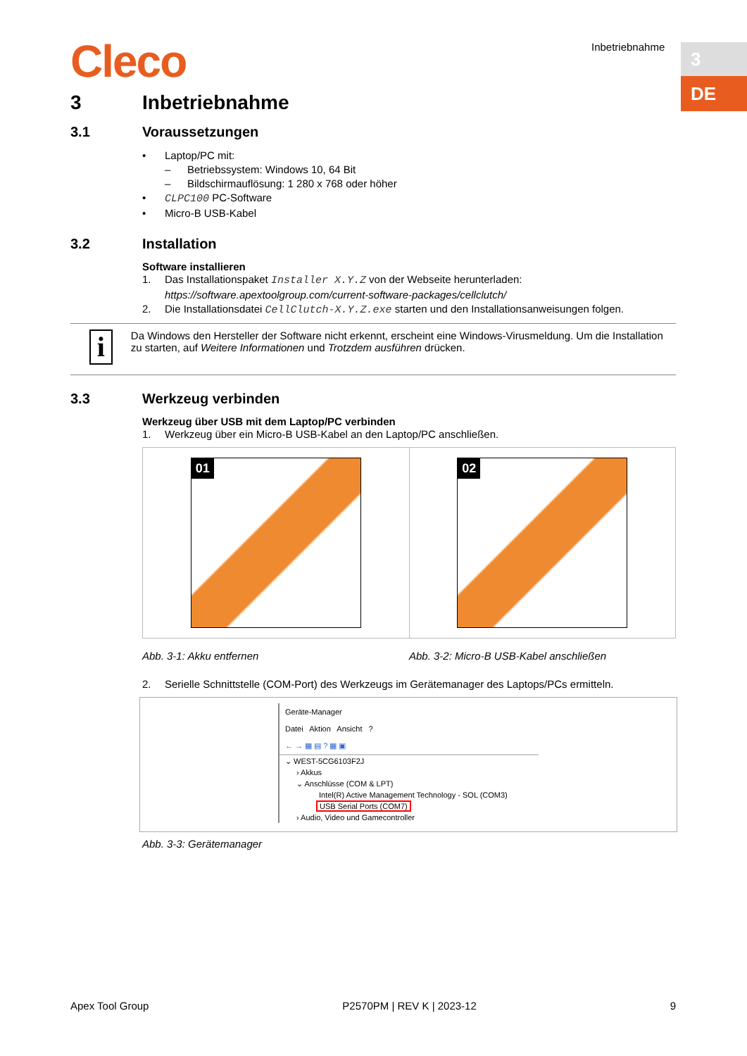Cleco Inbetriebnahme 3
DE
3 Inbetriebnahme
3.1 Voraussetzungen
• Laptop/PC mit:
– Betriebssystem: Windows 10, 64 Bit
– Bildschirmauflösung: 1 280 x 768 oder höher
• CLPC100 PC-Software
• Micro-B USB-Kabel
3.2 Installation
Software installieren
1. Das Installationspaket Installer X.Y.Z von der Webseite herunterladen:
https://software.apextoolgroup.com/current-software-packages/cellclutch/
2. Die Installationsdatei CellClutch-X.Y.Z.exe starten und den Installationsanweisungen folgen.
i
Da Windows den Hersteller der Software nicht erkennt, erscheint eine Windows-Virusmeldung. Um die Installation zu starten, auf Weitere Informationen und Trotzdem ausführen drücken.
3.3 Werkzeug verbinden
Werkzeug über USB mit dem Laptop/PC verbinden
1. Werkzeug über ein Micro-B USB-Kabel an den Laptop/PC anschließen.
01 02
Abb. 3-1: Akku entfernen Abb. 3-2: Micro-B USB-Kabel anschließen
2. Serielle Schnittstelle (COM-Port) des Werkzeugs im Gerätemanager des Laptops/PCs ermitteln.
Geräte-Manager
Datei Aktion Ansicht ?
← → ▦ ▤ ? ▦ ▣
⌄ WEST-5CG6103F2J
› Akkus
⌄ Anschlüsse (COM & LPT)
Intel(R) Active Management Technology - SOL (COM3)
USB Serial Ports (COM7)
› Audio, Video und Gamecontroller
Abb. 3-3: Gerätemanager
Apex Tool Group P2570PM | REV K | 2023-12 9